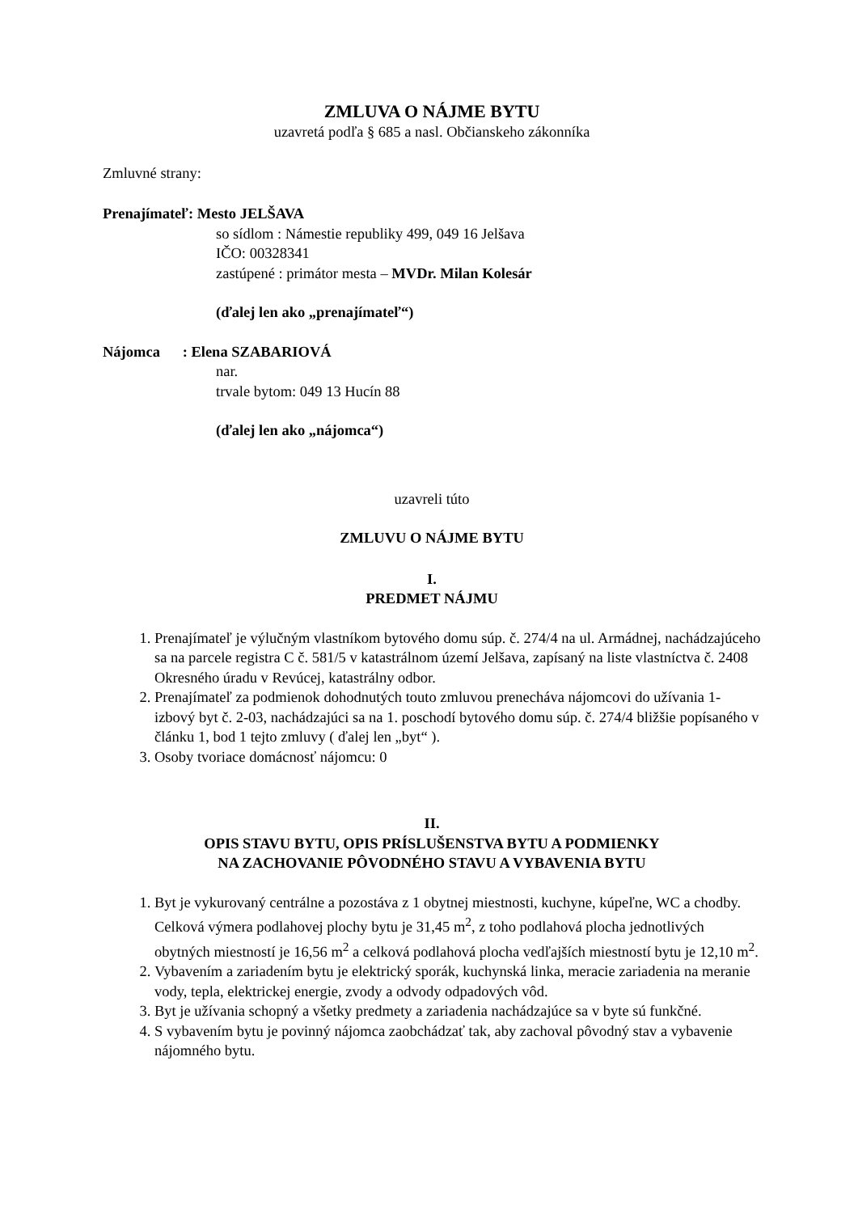ZMLUVA O NÁJME BYTU
uzavretá podľa § 685 a nasl. Občianskeho zákonníka
Zmluvné strany:
Prenajímateľ: Mesto JELŠAVA
so sídlom : Námestie republiky 499, 049 16 Jelšava
IČO: 00328341
zastúpené : primátor mesta – MVDr. Milan Kolesár
(ďalej len ako „prenajímateľ“)
Nájomca : Elena SZABARIOVÁ
nar.
trvale bytom: 049 13 Hucín 88
(ďalej len ako „nájomca“)
uzavreli túto
ZMLUVU O NÁJME BYTU
I.
PREDMET NÁJMU
1. Prenajímateľ je výlučným vlastníkom bytového domu súp. č. 274/4 na ul. Armádnej, nachádzajúceho sa na parcele registra C č. 581/5 v katastrálnom území Jelšava, zapísaný na liste vlastníctva č. 2408 Okresného úradu v Revúcej, katastrálny odbor.
2. Prenajímateľ za podmienok dohodnutých touto zmluvou prenecháva nájomcovi do užívania 1- izbový byt č. 2-03, nachádzajúci sa na 1. poschodí bytového domu súp. č. 274/4 bližšie popísaného v článku 1, bod 1 tejto zmluvy ( ďalej len „byt“ ).
3. Osoby tvoriace domácnosť nájomcu: 0
II.
OPIS STAVU BYTU, OPIS PRÍSLUŠENSTVA BYTU A PODMIENKY
NA ZACHOVANIE PÔVODNÉHO STAVU A VYBAVENIA BYTU
1. Byt je vykurovaný centrálne a pozostáva z 1 obytnej miestnosti, kuchyne, kúpeľne, WC a chodby. Celková výmera podlahovej plochy bytu je 31,45 m<sup>2</sup>, z toho podlahová plocha jednotlivých obytných miestností je 16,56 m<sup>2</sup> a celková podlahová plocha vedľajších miestností bytu je 12,10 m<sup>2</sup>.
2. Vybavením a zariadením bytu je elektrický sporák, kuchynská linka, meracie zariadenia na meranie vody, tepla, elektrickej energie, zvody a odvody odpadových vôd.
3. Byt je užívania schopný a všetky predmety a zariadenia nachádzajúce sa v byte sú funkčné.
4. S vybavením bytu je povinný nájomca zaobchádzať tak, aby zachoval pôvodný stav a vybavenie nájomného bytu.